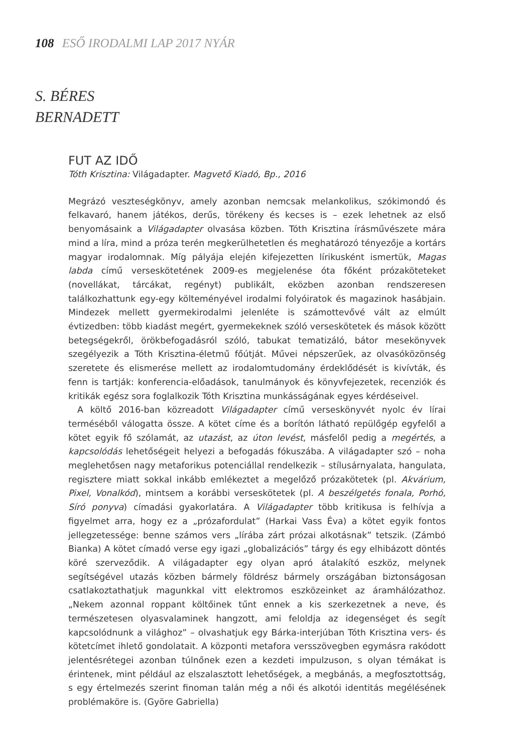108 ESŐ IRODALMI LAP 2017 NYÁR
S. BÉRES
BERNADETT
FUT AZ IDŐ
Tóth Krisztina: Világadapter. Magvető Kiadó, Bp., 2016
Megrázó veszteségkönyv, amely azonban nemcsak melankolikus, szókimondó és felkavaró, hanem játékos, derűs, törékeny és kecses is – ezek lehetnek az első benyomásaink a Világadapter olvasása közben. Tóth Krisztina írásművészete mára mind a líra, mind a próza terén megkerülhetetlen és meghatározó tényezője a kortárs magyar irodalomnak. Míg pályája elején kifejezetten lírikusként ismertük, Magas labda című verseskötetének 2009-es megjelenése óta főként prózaköteteket (novellákat, tárcákat, regényt) publikált, eközben azonban rendszeresen találkozhattunk egy-egy költeményével irodalmi folyóiratok és magazinok hasábjain. Mindezek mellett gyermekirodalmi jelenléte is számottevővé vált az elmúlt évtizedben: több kiadást megért, gyermekeknek szóló verseskötetek és mások között betegségekről, örökbefogadásról szóló, tabukat tematizáló, bátor mesekönyvek szegélyezik a Tóth Krisztina-életmű főútját. Művei népszerűek, az olvasóközönség szeretete és elismerése mellett az irodalomtudomány érdeklődését is kivívták, és fenn is tartják: konferencia-előadások, tanulmányok és könyvfejezetek, recenziók és kritikák egész sora foglalkozik Tóth Krisztina munkásságának egyes kérdéseivel.
A költő 2016-ban közreadott Világadapter című verseskönyvét nyolc év lírai terméséből válogatta össze. A kötet címe és a borítón látható repülőgép egyfelől a kötet egyik fő szólamát, az utazást, az úton levést, másfelől pedig a megértés, a kapcsolódás lehetőségeit helyezi a befogadás fókuszába. A világadapter szó – noha meglehetősen nagy metaforikus potenciállal rendelkezik – stílusárnyalata, hangulata, regisztere miatt sokkal inkább emlékeztet a megelőző prózakötetek (pl. Akvárium, Pixel, Vonalkód), mintsem a korábbi verseskötetek (pl. A beszélgetés fonala, Porhó, Síró ponyva) címadási gyakorlatára. A Világadapter több kritikusa is felhívja a figyelmet arra, hogy ez a „prózafordulat” (Harkai Vass Éva) a kötet egyik fontos jellegzetessége: benne számos vers „lírába zárt prózai alkotásnak” tetszik. (Zámbó Bianka) A kötet címadó verse egy igazi „globalizációs” tárgy és egy elhibázott döntés köré szerveződik. A világadapter egy olyan apró átalakító eszköz, melynek segítségével utazás közben bármely földrész bármely országában biztonságosan csatlakoztathatjuk magunkkal vitt elektromos eszközeinket az áramhálózathoz. „Nekem azonnal roppant költőinek tűnt ennek a kis szerkezetnek a neve, és természetesen olyasvalaminek hangzott, ami feloldja az idegenséget és segít kapcsolódnunk a világhoz” – olvashatjuk egy Bárka-interjúban Tóth Krisztina vers- és kötetcímet ihlető gondolatait. A központi metafora versszövegben egymásra rakódott jelentésrétegei azonban túlnőnek ezen a kezdeti impulzuson, s olyan témákat is érintenek, mint például az elszalasztott lehetőségek, a megbánás, a megfosztottság, s egy értelmezés szerint finoman talán még a női és alkotói identitás megélésének problémaköre is. (Györe Gabriella)